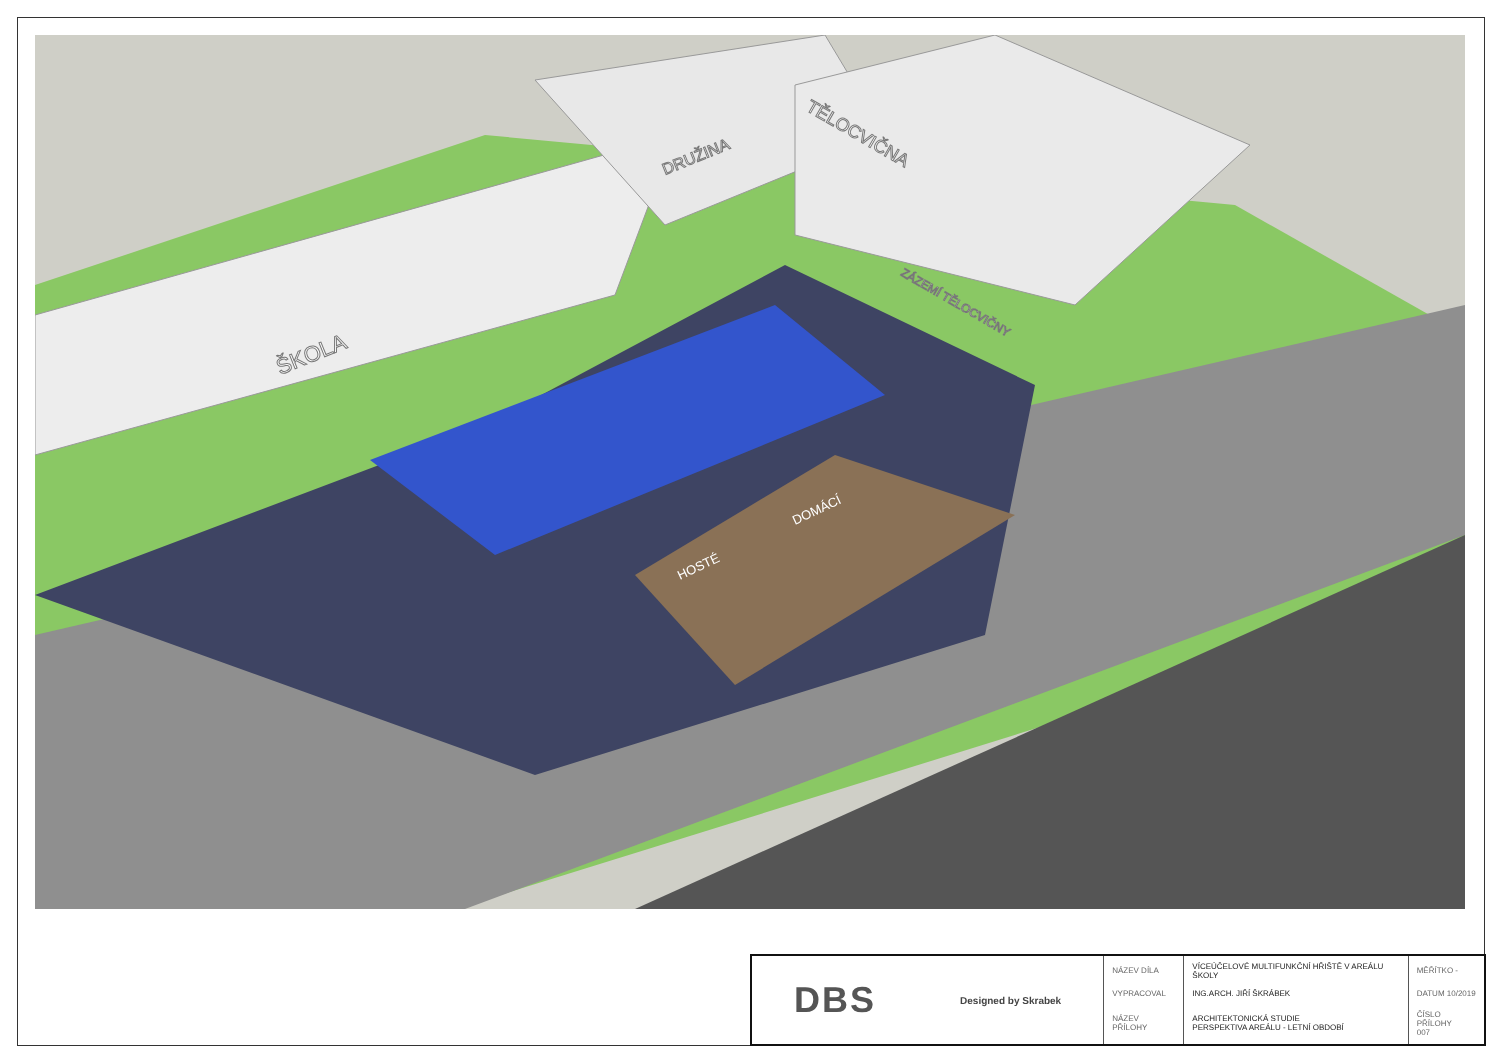ŠKOLA
DRUŽINA
TĚLOCVIČNA
ZÁZEMÍ TĚLOCVIČNY
HOSTÉ
DOMÁCÍ
DBS Designed by Skrabek
| NÁZEV DÍLA | VÍCEÚČELOVÉ MULTIFUNKČNÍ HŘIŠTĚ V AREÁLU ŠKOLY | MĚŘÍTKO - |
| VYPRACOVAL | ING.ARCH. JIŘÍ ŠKRÁBEK | DATUM 10/2019 |
| NÁZEV PŘÍLOHY | ARCHITEKTONICKÁ STUDIE PERSPEKTIVA AREÁLU - LETNÍ OBDOBÍ | ČÍSLO PŘÍLOHY 007 |